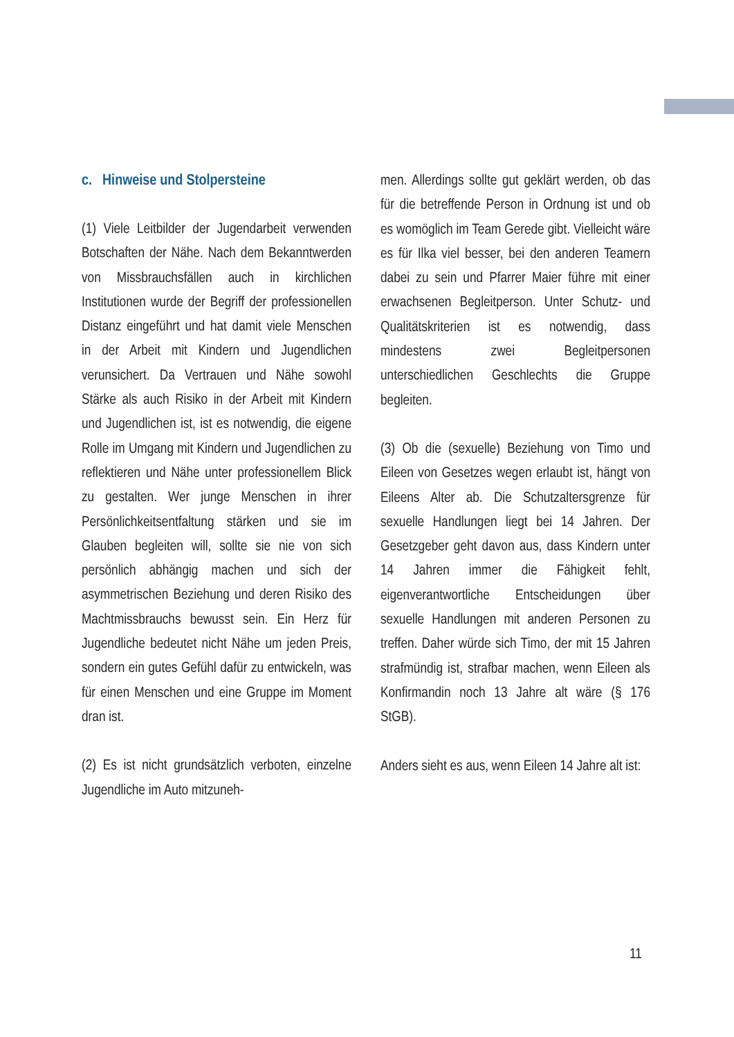c. Hinweise und Stolpersteine
(1) Viele Leitbilder der Jugendarbeit verwenden Botschaften der Nähe. Nach dem Bekanntwerden von Missbrauchsfällen auch in kirchlichen Institutionen wurde der Begriff der professionellen Distanz eingeführt und hat damit viele Menschen in der Arbeit mit Kindern und Jugendlichen verunsichert. Da Vertrauen und Nähe sowohl Stärke als auch Risiko in der Arbeit mit Kindern und Jugendlichen ist, ist es notwendig, die eigene Rolle im Umgang mit Kindern und Jugendlichen zu reflektieren und Nähe unter professionellem Blick zu gestalten. Wer junge Menschen in ihrer Persönlichkeitsentfaltung stärken und sie im Glauben begleiten will, sollte sie nie von sich persönlich abhängig machen und sich der asymmetrischen Beziehung und deren Risiko des Machtmissbrauchs bewusst sein. Ein Herz für Jugendliche bedeutet nicht Nähe um jeden Preis, sondern ein gutes Gefühl dafür zu entwickeln, was für einen Menschen und eine Gruppe im Moment dran ist.
(2) Es ist nicht grundsätzlich verboten, einzelne Jugendliche im Auto mitzuneh-
men. Allerdings sollte gut geklärt werden, ob das für die betreffende Person in Ordnung ist und ob es womöglich im Team Gerede gibt. Vielleicht wäre es für Ilka viel besser, bei den anderen Teamern dabei zu sein und Pfarrer Maier führe mit einer erwachsenen Begleitperson. Unter Schutz- und Qualitätskriterien ist es notwendig, dass mindestens zwei Begleitpersonen unterschiedlichen Geschlechts die Gruppe begleiten.
(3) Ob die (sexuelle) Beziehung von Timo und Eileen von Gesetzes wegen erlaubt ist, hängt von Eileens Alter ab. Die Schutzaltersgrenze für sexuelle Handlungen liegt bei 14 Jahren. Der Gesetzgeber geht davon aus, dass Kindern unter 14 Jahren immer die Fähigkeit fehlt, eigenverantwortliche Entscheidungen über sexuelle Handlungen mit anderen Personen zu treffen. Daher würde sich Timo, der mit 15 Jahren strafmündig ist, strafbar machen, wenn Eileen als Konfirmandin noch 13 Jahre alt wäre (§ 176 StGB).
Anders sieht es aus, wenn Eileen 14 Jahre alt ist:
11